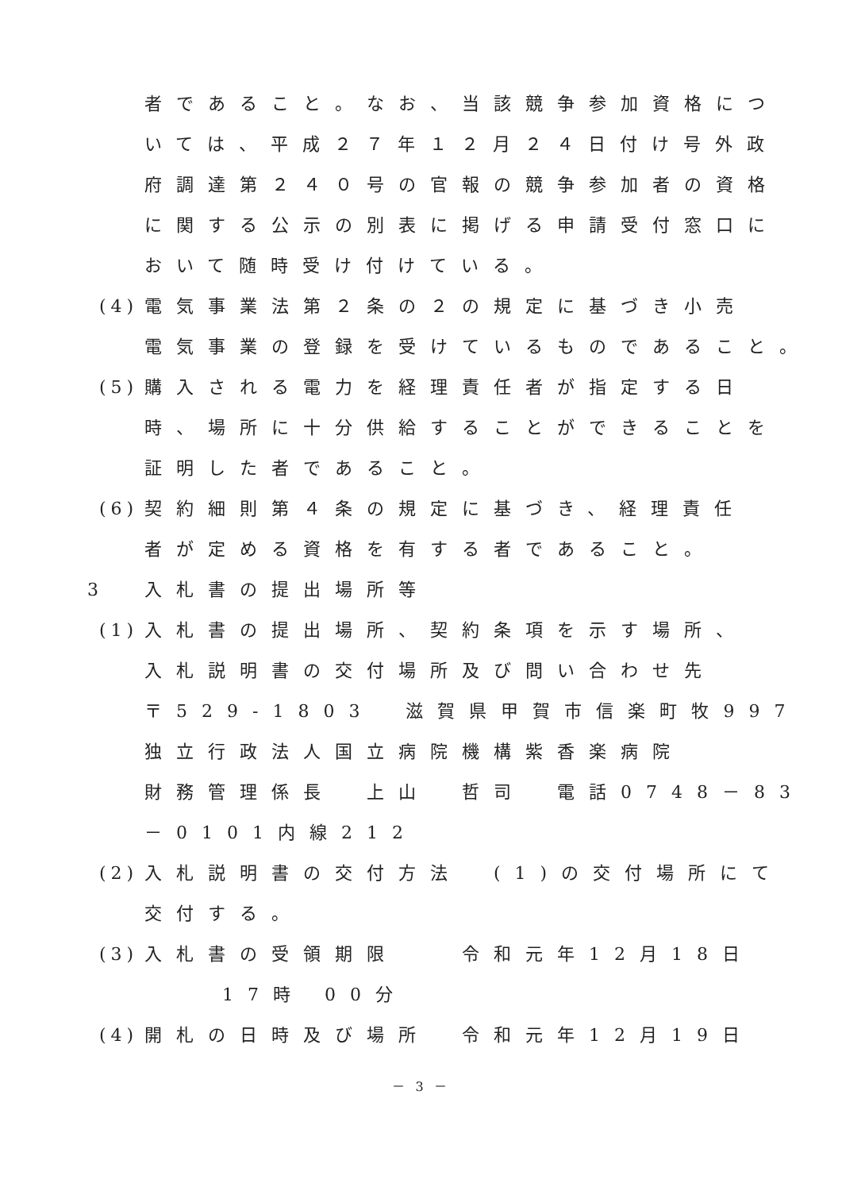者であること。なお、当該競争参加資格につ
いては、平成２７年１２月２４日付け号外政
府調達第２４０号の官報の競争参加者の資格
に関する公示の別表に掲げる申請受付窓口に
おいて随時受け付けている。
(4) 電気事業法第２条の２の規定に基づき小売
電気事業の登録を受けているものであること。
(5) 購入される電力を経理責任者が指定する日
時、場所に十分供給することができることを
証明した者であること。
(6) 契約細則第４条の規定に基づき、経理責任
者が定める資格を有する者であること。
3 入札書の提出場所等
(1) 入札書の提出場所、契約条項を示す場所、
入札説明書の交付場所及び問い合わせ先
〒529-1803　滋賀県甲賀市信楽町牧997
独立行政法人国立病院機構紫香楽病院
財務管理係長　上山　哲司　電話0748－83
－0101内線212
(2) 入札説明書の交付方法　(1)の交付場所にて
交付する。
(3) 入札書の受領期限　　令和元年12月18日
17時 00分
(4) 開札の日時及び場所　令和元年12月19日
－ 3 －